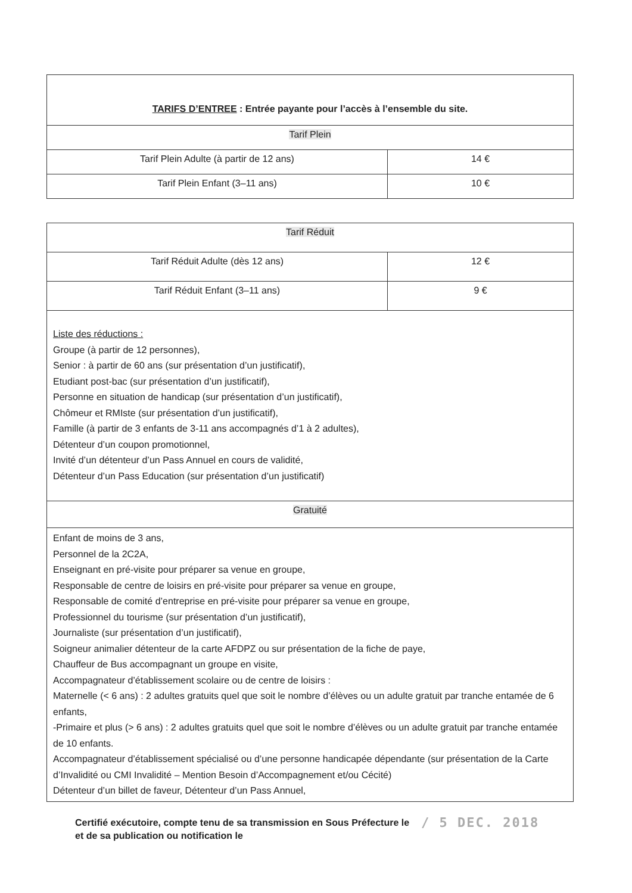| TARIFS D’ENTREE : Entrée payante pour l’accès à l’ensemble du site. | |
| --- | --- |
| Tarif Plein | |
| Tarif Plein Adulte (à partir de 12 ans) | 14 € |
| Tarif Plein Enfant (3–11 ans) | 10 € |
| Tarif Réduit | |
| Tarif Réduit Adulte (dès 12 ans) | 12 € |
| Tarif Réduit Enfant (3–11 ans) | 9 € |
| Liste des réductions : Groupe (à partir de 12 personnes), Senior : à partir de 60 ans (sur présentation d’un justificatif), Etudiant post-bac (sur présentation d’un justificatif), Personne en situation de handicap (sur présentation d’un justificatif), Chômeur et RMIste (sur présentation d’un justificatif), Famille (à partir de 3 enfants de 3-11 ans accompagnés d’1 à 2 adultes), Détenteur d’un coupon promotionnel, Invité d’un détenteur d’un Pass Annuel en cours de validité, Détenteur d’un Pass Education (sur présentation d’un justificatif) | |
| Gratuité | |
| Enfant de moins de 3 ans, Personnel de la 2C2A, Enseignant en pré-visite pour préparer sa venue en groupe, Responsable de centre de loisirs en pré-visite pour préparer sa venue en groupe, Responsable de comité d’entreprise en pré-visite pour préparer sa venue en groupe, Professionnel du tourisme (sur présentation d’un justificatif), Journaliste (sur présentation d’un justificatif), Soigneur animalier détenteur de la carte AFDPZ ou sur présentation de la fiche de paye, Chauffeur de Bus accompagnant un groupe en visite, Accompagnateur d’établissement scolaire ou de centre de loisirs : Maternelle (< 6 ans) : 2 adultes gratuits quel que soit le nombre d’élèves ou un adulte gratuit par tranche entamée de 6 enfants, -Primaire et plus (> 6 ans) : 2 adultes gratuits quel que soit le nombre d’élèves ou un adulte gratuit par tranche entamée de 10 enfants. Accompagnateur d’établissement spécialisé ou d’une personne handicapée dépendante (sur présentation de la Carte d’Invalidité ou CMI Invalidité – Mention Besoin d’Accompagnement et/ou Cécité) Détenteur d’un billet de faveur, Détenteur d’un Pass Annuel, | |
Certifié exécutoire, compte tenu de sa transmission en Sous Préfecture le
et de sa publication ou notification le
/ 5 DEC. 2018